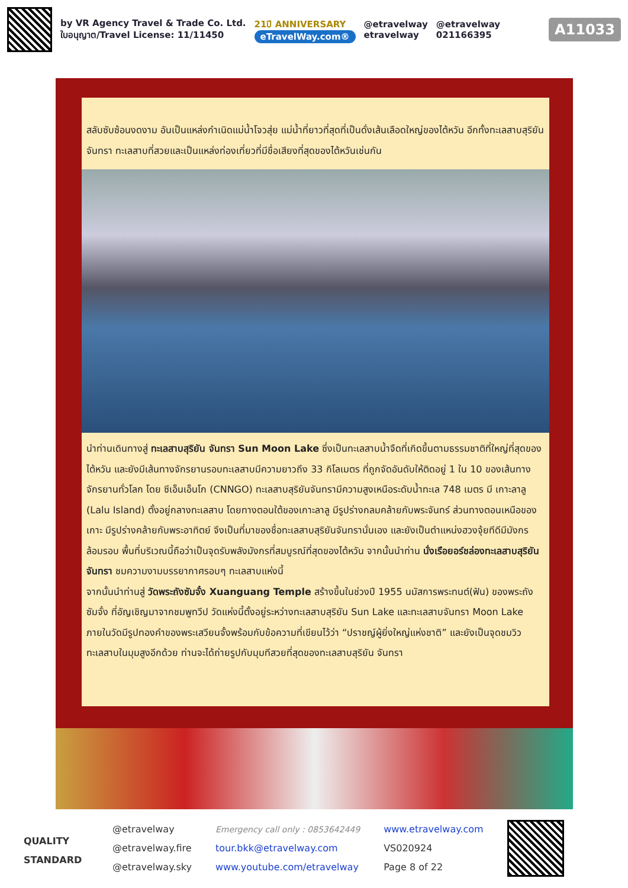by VR Agency Travel & Trade Co. Ltd.
ใบอนุญาต/Travel License: 11/11450
21ปี ANNIVERSARY
eTravelWay.com®
@etravelway
etravelway
@etravelway
021166395
A11033
สลับซับซ้อนงดงาม อันเป็นแหล่งกำเนิดแม่น้ำโจวสุ่ย แม่น้ำที่ยาวที่สุดที่เป็นดั่งเส้นเลือดใหญ่ของไต้หวัน อีกทั้งทะเลสาบสุริยันจันทรา ทะเลสาบที่สวยและเป็นแหล่งท่องเที่ยวที่มีชื่อเสียงที่สุดของไต้หวันเช่นกัน
นำท่านเดินทางสู่ ทะเลสาบสุริยัน จันทรา Sun Moon Lake ซึ่งเป็นทะเลสาบน้ำจืดที่เกิดขึ้นตามธรรมชาติที่ใหญ่ที่สุดของไต้หวัน และยังมีเส้นทางจักรยานรอบทะเลสาบมีความยาวถึง 33 กิโลเมตร ที่ถูกจัดอันดับให้ติดอยู่ 1 ใน 10 ของเส้นทางจักรยานทั่วโลก โดย ซีเอ็นเอ็นโก (CNNGO) ทะเลสาบสุริยันจันทรามีความสูงเหนือระดับน้ำทะเล 748 เมตร มี เกาะลาลู (Lalu Island) ตั้งอยู่กลางทะเลสาบ โดยทางตอนใต้ของเกาะลาลู มีรูปร่างกลมคล้ายกับพระจันทร์ ส่วนทางตอนเหนือของเกาะ มีรูปร่างคล้ายกับพระอาทิตย์ จึงเป็นที่มาของชื่อทะเลสาบสุริยันจันทรานั่นเอง และยังเป็นตำแหน่งฮวงจุ้ยทีดีมีมังกรล้อมรอบ พื้นที่บริเวณนี้ถือว่าเป็นจุดรับพลังมังกรที่สมบูรณ์ที่สุดของไต้หวัน จากนั้นนำท่าน นั่งเรือยอร์ชล่องทะเลสาบสุริยัน จันทรา ชมความงามบรรยากาศรอบๆ ทะเลสาบแห่งนี้
จากนั้นนำท่านสู่ วัดพระถังซัมจั๋ง Xuanguang Temple สร้างขึ้นในช่วงปี 1955 นมัสการพระทนต์(ฟัน) ของพระถังซัมจั๋ง ที่อัญเชิญมาจากชมพูทวีป วัดแห่งนี้ตั้งอยู่ระหว่างทะเลสาบสุริยัน Sun Lake และทะเลสาบจันทรา Moon Lake ภายในวัดมีรูปทองคำของพระเสวียนจั้งพร้อมกับข้อความที่เขียนไว้ว่า “ปราชญ์ผู้ยิ่งใหญ่แห่งชาติ” และยังเป็นจุดชมวิวทะเลสาบในมุมสูงอีกด้วย ท่านจะได้ถ่ายรูปกับมุมทีสวยที่สุดของทะเลสาบสุริยัน จันทรา
QUALITY
STANDARD
@etravelway
@etravelway.fire
@etravelway.sky
Emergency call only : 0853642449
tour.bkk@etravelway.com
www.youtube.com/etravelway
www.etravelway.com
VS020924
Page 8 of 22